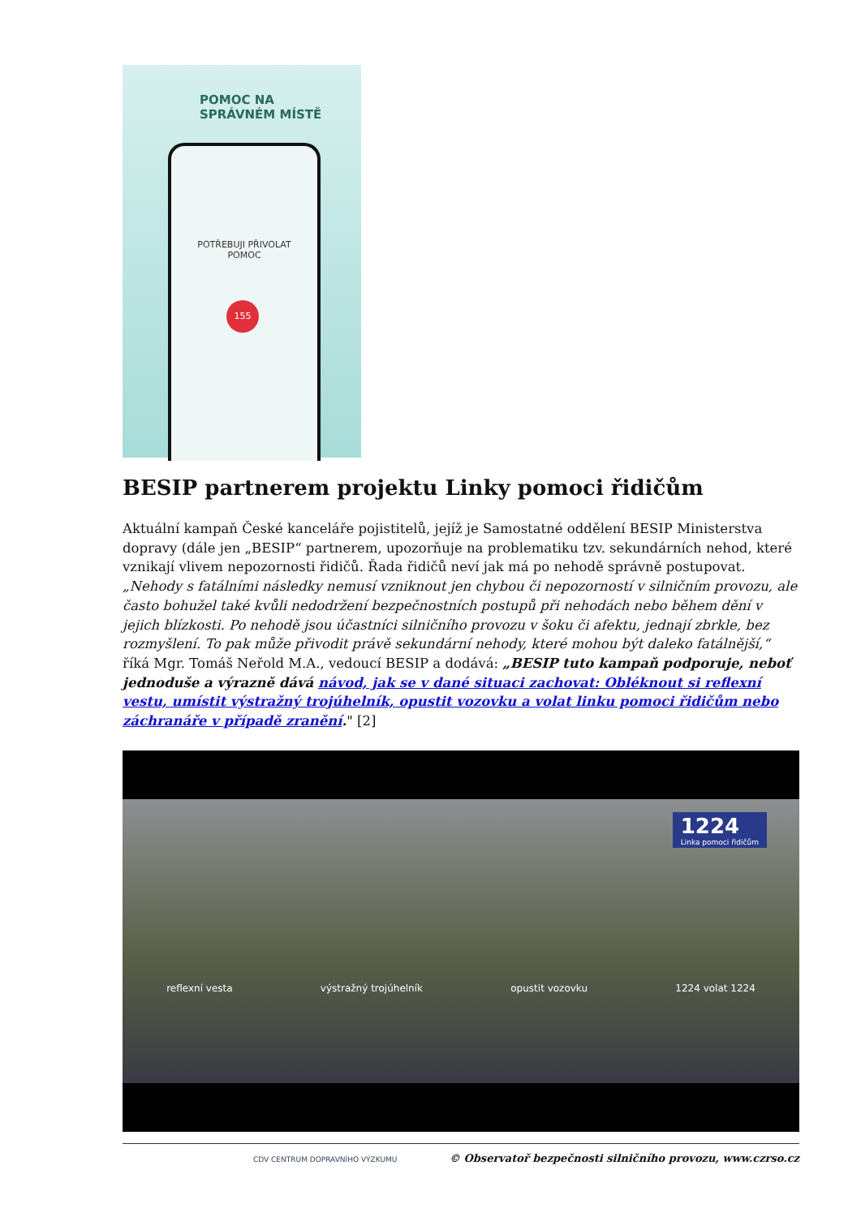POMOC NA
SPRÁVNÉM MÍSTĚ
POTŘEBUJI PŘIVOLAT
POMOC
155
BESIP partnerem projektu Linky pomoci řidičům
Aktuální kampaň České kanceláře pojistitelů, jejíž je Samostatné oddělení BESIP Ministerstva dopravy (dále jen „BESIP“ partnerem, upozorňuje na problematiku tzv. sekundárních nehod, které vznikají vlivem nepozornosti řidičů. Řada řidičů neví jak má po nehodě správně postupovat. „Nehody s fatálními následky nemusí vzniknout jen chybou či nepozorností v silničním provozu, ale často bohužel také kvůli nedodržení bezpečnostních postupů při nehodách nebo během dění v jejich blízkosti. Po nehodě jsou účastníci silničního provozu v šoku či afektu, jednají zbrkle, bez rozmyšlení. To pak může přivodit právě sekundární nehody, které mohou být daleko fatálnější,“ říká Mgr. Tomáš Neřold M.A., vedoucí BESIP a dodává: „BESIP tuto kampaň podporuje, neboť jednoduše a výrazně dává návod, jak se v dané situaci zachovat: Obléknout si reflexní vestu, umístit výstražný trojúhelník, opustit vozovku a volat linku pomoci řidičům nebo záchranáře v případě zranění." [2]
1224
Linka pomoci řidičům
reflexní vesta výstražný trojúhelník opustit vozovku 1224 volat 1224
CDV CENTRUM DOPRAVNÍHO VÝZKUMU © Observatoř bezpečnosti silničního provozu, www.czrso.cz